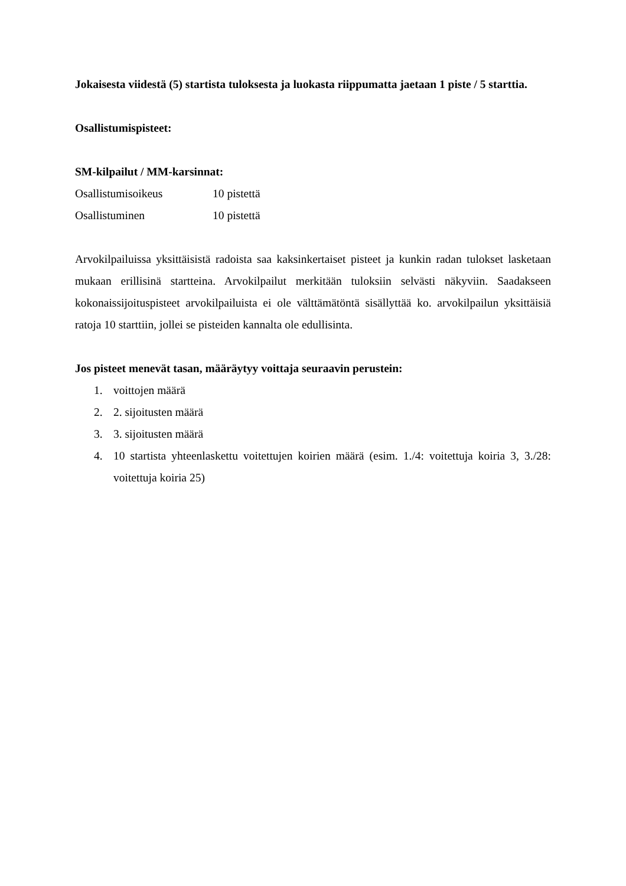Jokaisesta viidestä (5) startista tuloksesta ja luokasta riippumatta jaetaan 1 piste / 5 starttia.
Osallistumispisteet:
SM-kilpailut / MM-karsinnat:
Osallistumisoikeus 10 pistettä
Osallistuminen 10 pistettä
Arvokilpailuissa yksittäisistä radoista saa kaksinkertaiset pisteet ja kunkin radan tulokset lasketaan mukaan erillisinä startteina. Arvokilpailut merkitään tuloksiin selvästi näkyviin. Saadakseen kokonaissijoituspisteet arvokilpailuista ei ole välttämätöntä sisällyttää ko. arvokilpailun yksittäisiä ratoja 10 starttiin, jollei se pisteiden kannalta ole edullisinta.
Jos pisteet menevät tasan, määräytyy voittaja seuraavin perustein:
1. voittojen määrä
2. 2. sijoitusten määrä
3. 3. sijoitusten määrä
4. 10 startista yhteenlaskettu voitettujen koirien määrä (esim. 1./4: voitettuja koiria 3, 3./28: voitettuja koiria 25)